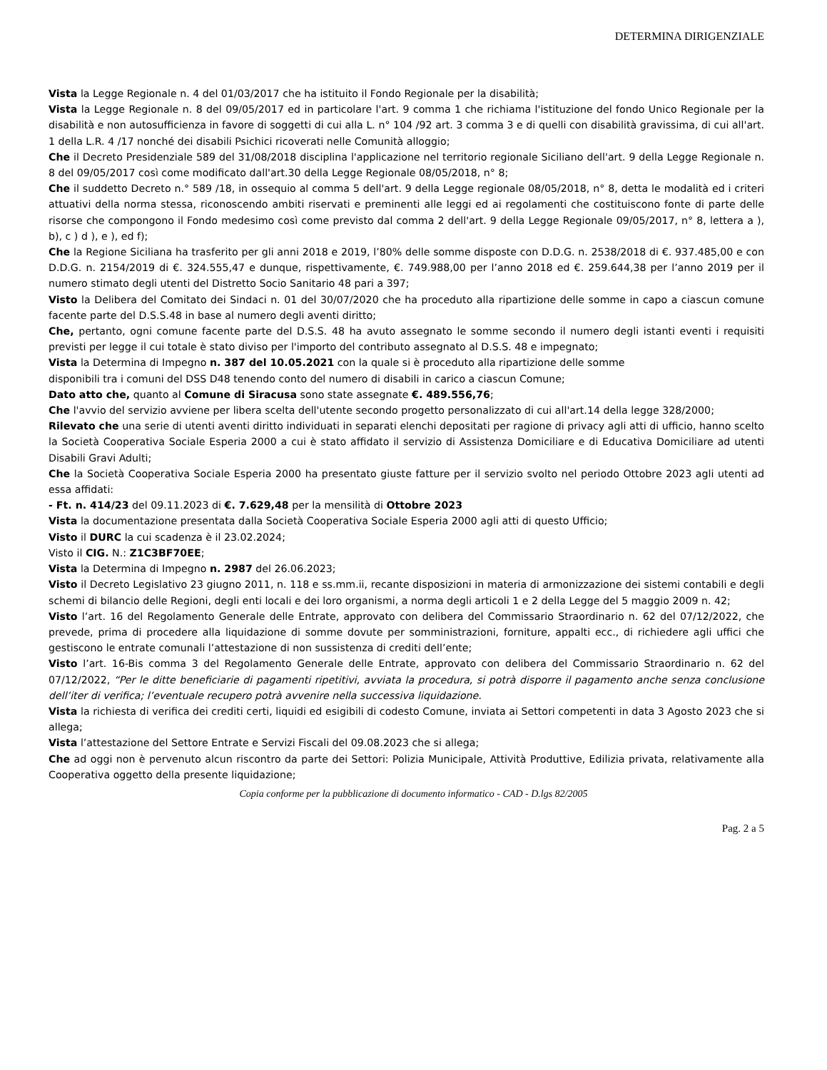DETERMINA DIRIGENZIALE
Vista la Legge Regionale n. 4 del 01/03/2017 che ha istituito il Fondo Regionale per la disabilità;
Vista la Legge Regionale n. 8 del 09/05/2017 ed in particolare l'art. 9 comma 1 che richiama l'istituzione del fondo Unico Regionale per la disabilità e non autosufficienza in favore di soggetti di cui alla L. n° 104 /92 art. 3 comma 3 e di quelli con disabilità gravissima, di cui all'art. 1 della L.R. 4 /17 nonché dei disabili Psichici ricoverati nelle Comunità alloggio;
Che il Decreto Presidenziale 589 del 31/08/2018 disciplina l'applicazione nel territorio regionale Siciliano dell'art. 9 della Legge Regionale n. 8 del 09/05/2017 così come modificato dall'art.30 della Legge Regionale 08/05/2018, n° 8;
Che il suddetto Decreto n.° 589 /18, in ossequio al comma 5 dell'art. 9 della Legge regionale 08/05/2018, n° 8, detta le modalità ed i criteri attuativi della norma stessa, riconoscendo ambiti riservati e preminenti alle leggi ed ai regolamenti che costituiscono fonte di parte delle risorse che compongono il Fondo medesimo così come previsto dal comma 2 dell'art. 9 della Legge Regionale 09/05/2017, n° 8, lettera a ), b), c ) d ), e ), ed f);
Che la Regione Siciliana ha trasferito per gli anni 2018 e 2019, l’80% delle somme disposte con D.D.G. n. 2538/2018 di €. 937.485,00 e con D.D.G. n. 2154/2019 di €. 324.555,47 e dunque, rispettivamente, €. 749.988,00 per l’anno 2018 ed €. 259.644,38 per l’anno 2019 per il numero stimato degli utenti del Distretto Socio Sanitario 48 pari a 397;
Visto la Delibera del Comitato dei Sindaci n. 01 del 30/07/2020 che ha proceduto alla ripartizione delle somme in capo a ciascun comune facente parte del D.S.S.48 in base al numero degli aventi diritto;
Che, pertanto, ogni comune facente parte del D.S.S. 48 ha avuto assegnato le somme secondo il numero degli istanti eventi i requisiti previsti per legge il cui totale è stato diviso per l'importo del contributo assegnato al D.S.S. 48 e impegnato;
Vista la Determina di Impegno n. 387 del 10.05.2021 con la quale si è proceduto alla ripartizione delle somme
disponibili tra i comuni del DSS D48 tenendo conto del numero di disabili in carico a ciascun Comune;
Dato atto che, quanto al Comune di Siracusa sono state assegnate €. 489.556,76;
Che l'avvio del servizio avviene per libera scelta dell'utente secondo progetto personalizzato di cui all'art.14 della legge 328/2000;
Rilevato che una serie di utenti aventi diritto individuati in separati elenchi depositati per ragione di privacy agli atti di ufficio, hanno scelto la Società Cooperativa Sociale Esperia 2000 a cui è stato affidato il servizio di Assistenza Domiciliare e di Educativa Domiciliare ad utenti Disabili Gravi Adulti;
Che la Società Cooperativa Sociale Esperia 2000 ha presentato giuste fatture per il servizio svolto nel periodo Ottobre 2023 agli utenti ad essa affidati:
- Ft. n. 414/23 del 09.11.2023 di €. 7.629,48 per la mensilità di Ottobre 2023
Vista la documentazione presentata dalla Società Cooperativa Sociale Esperia 2000 agli atti di questo Ufficio;
Visto il DURC la cui scadenza è il 23.02.2024;
Visto il CIG. N.: Z1C3BF70EE;
Vista la Determina di Impegno n. 2987 del 26.06.2023;
Visto il Decreto Legislativo 23 giugno 2011, n. 118 e ss.mm.ii, recante disposizioni in materia di armonizzazione dei sistemi contabili e degli schemi di bilancio delle Regioni, degli enti locali e dei loro organismi, a norma degli articoli 1 e 2 della Legge del 5 maggio 2009 n. 42;
Visto l’art. 16 del Regolamento Generale delle Entrate, approvato con delibera del Commissario Straordinario n. 62 del 07/12/2022, che prevede, prima di procedere alla liquidazione di somme dovute per somministrazioni, forniture, appalti ecc., di richiedere agli uffici che gestiscono le entrate comunali l’attestazione di non sussistenza di crediti dell’ente;
Visto l’art. 16-Bis comma 3 del Regolamento Generale delle Entrate, approvato con delibera del Commissario Straordinario n. 62 del 07/12/2022, “Per le ditte beneficiarie di pagamenti ripetitivi, avviata la procedura, si potrà disporre il pagamento anche senza conclusione dell’iter di verifica; l’eventuale recupero potrà avvenire nella successiva liquidazione.
Vista la richiesta di verifica dei crediti certi, liquidi ed esigibili di codesto Comune, inviata ai Settori competenti in data 3 Agosto 2023 che si allega;
Vista l’attestazione del Settore Entrate e Servizi Fiscali del 09.08.2023 che si allega;
Che ad oggi non è pervenuto alcun riscontro da parte dei Settori: Polizia Municipale, Attività Produttive, Edilizia privata, relativamente alla Cooperativa oggetto della presente liquidazione;
Copia conforme per la pubblicazione di documento informatico - CAD - D.lgs 82/2005
Pag. 2 a 5